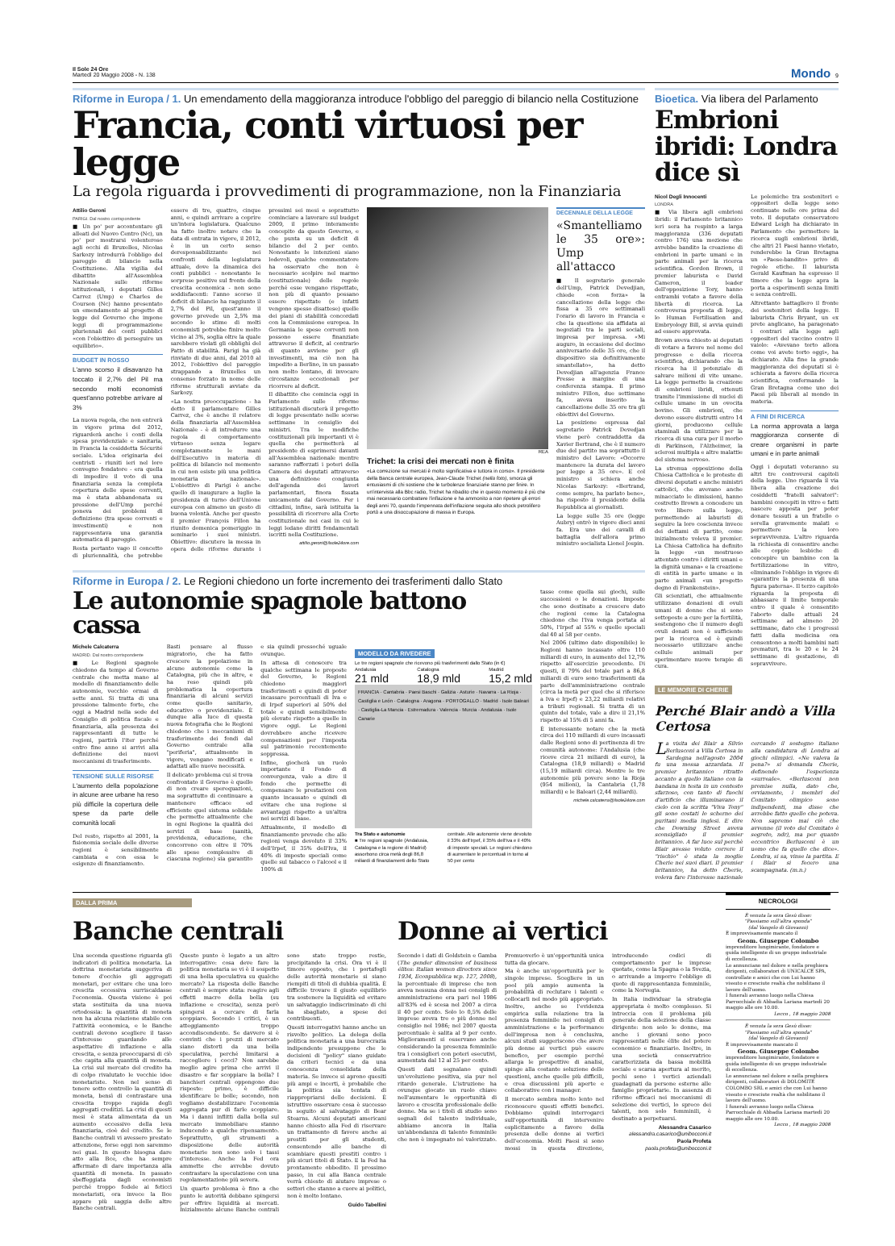Il Sole 24 Ore
Martedì 20 Maggio 2008 - N. 138
Mondo 9
Riforme in Europa / 1. Un emendamento della maggioranza introduce l'obbligo del pareggio di bilancio nella Costituzione
Francia, conti virtuosi per legge
La regola riguarda i provvedimenti di programmazione, non la Finanziaria
Attilio Geroni
PARIGI. Dal nostro corrispondente
■ Un po' per accontentare gli alleati del Nuovo Centro (Nc), un po' per mostrarsi volenteroso agli occhi di Bruxelles, Nicolas Sarkozy introdurrà l'obbligo del pareggio di bilancio nella Costituzione. Alla vigilia del dibattito all'Assemblea Nazionale sulle riforme istituzionali, i deputati Gilles Carrez (Ump) e Charles de Courson (Nc) hanno presentato un emendamento al progetto di legge del Governo che impone leggi di programmazione pluriennali dei conti pubblici «con l'obiettivo di perseguire un equilibrio».
BUDGET IN ROSSO
L'anno scorso il disavanzo ha toccato il 2,7% del Pil ma secondo molti economisti quest'anno potrebbe arrivare al 3%
La nuova regola, che non entrerà in vigore prima del 2012, riguarderà anche i conti della spesa previdenziale e sanitaria, in Francia la cosiddetta Sécurité sociale. L'idea originaria dei centristi - riuniti ieri nel loro convegno fondatore - era quella di impedire il voto di una finanziaria senza la completa copertura delle spese correnti, ma è stata abbandonata su pressione dell'Ump perché poneva dei problemi di definizione (tra spese correnti e investimenti) e non rappresentava una garanzia automatica di pareggio.
Resta pertanto vago il concetto di pluriennalità, che potrebbe essere di tre, quattro, cinque anni, e quindi arrivare a coprire un'intera legislatura. Qualcuno ha fatto inoltre notare che la data di entrata in vigore, il 2012, è in un certo senso deresponsabilizzante nei confronti della legislatura attuale, dove la dinamica dei conti pubblici - nonostante le sorprese positive sul fronte della crescita economica - non sono soddisfacenti: l'anno scorso il deficit di bilancio ha raggiunto il 2,7% del Pil, quest'anno il governo prevede un 2,5% ma secondo le stime di molti economisti potrebbe finire molto vicino al 3%, soglia oltre la quale sarebbero violati gli obblighi del Patto di stabilità. Parigi ha già rinviato di due anni, dal 2010 al 2012, l'obiettivo del pareggio strappando a Bruxelles un consenso forzato in nome delle riforme strutturali avviate da Sarkozy.
«La nostra preoccupazione - ha detto il parlamentare Gilles Carrez, che è anche il relatore della finanziaria all'Assemblea Nazionale - è di introdurre una regola di comportamento virtuoso senza legare completamente le mani dell'Esecutivo in materia di politica di bilancio nel momento in cui non esiste più una politica monetaria nazionale». L'obiettivo di Parigi è anche quello di inaugurare a luglio la presidenza di turno dell'Unione europea con almeno un gesto di buona volontà. Anche per questo il premier François Fillon ha riunito domenica pomeriggio in seminario i suoi ministri. Obiettivo: discutere la messa in opera delle riforme durante i prossimi sei mesi e soprattutto cominciare a lavorare sul budget 2009, il primo interamente concepito da questo Governo, e che punta su un deficit di bilancio del 2 per cento. Nonostante le intenzioni siano lodevoli, qualche commentatore ha osservato che non è necessario scolpire nel marmo (costituzionale) delle regole perché esse vengano rispettate, non più di quanto possano essere rispettate (e infatti vengono spesso disattese) quelle dei piani di stabilità concordati con la Commissione europea. In Germania le spese correnti non possono essere finanziate attraverso il deficit, al contrario di quanto avviene per gli investimenti, ma ciò non ha impedito a Berlino, in un passato non molto lontano, di invocare circostanze eccezionali per ricorrere al deficit.
Il dibattito che comincia oggi in Parlamento sulle riforme istituzionali discuterà il progetto di legge presentato nelle scorse settimane in consiglio dei ministri. Tra le modifiche costituzionali più importanti vi è quella che permetterà al presidente di esprimersi davanti all'Assemblea nazionale mentre saranno rafforzati i poteri della Camera dei deputati attraverso una definizione congiunta dell'agenda dei lavori parlamentari, finora fissata unicamente dal Governo. Per i cittadini, infine, sarà istituita la possibilità di ricorrere alla Corte costituzionale nei casi in cui le leggi ledano diritti fondamentali iscritti nella Costituzione.
attilio.geroni@ilsole24ore.com
REA
Trichet: la crisi dei mercati non è finita
«La correzione sui mercati è molto significativa e tuttora in corso». Il presidente della Banca centrale europea, Jean-Claude Trichet (nella foto), smorza gli entusiasmi di chi sostiene che le turbolenze finanziarie stanno per finire. In un'intervista alla Bbc radio, Trichet ha ribadito che in questo momento è più che mai necessario combattere l'inflazione e ha ammonito a non ripetere gli errori degli anni 70, quando l'impennata dell'inflazione seguita allo shock petrolifero portò a una disoccupazione di massa in Europa.
DECENNALE DELLA LEGGE
«Smantelliamo le 35 ore»: Ump all'attacco
■ Il segretario generale dell'Ump, Patrick Devedjian, chiede «con forza» la cancellazione della legge che fissa a 35 ore settimanali l'orario di lavoro in Francia e che la questione sia affidata ai negoziati tra le parti sociali, impresa per impresa. «Mi auguro, in occasione del decimo anniversario delle 35 ore, che il dispositivo sia definitivamente smantellato», ha detto Devedjian all'agenzia France Presse a margine di una conferenza stampa. Il primo ministro Fillon, due settimane fa, aveva inserito la cancellazione delle 35 ore tra gli obiettivi del Governo.
La posizione espressa dal segretario Patrick Devedjan viene però contraddetta da Xavier Bertrand, che è il numero due del partito ma soprattutto il ministro del Lavoro: «Occorre mantenere la durata del lavoro per legge a 35 ore». E col ministro si schiera anche Nicolas Sarkozy: «Bertrand, come sempre, ha parlato bene», ha risposto il presidente della Repubblica ai giornalisti.
La legge sulle 35 ore (legge Aubry) entrò in vigore dieci anni fa. Era uno dei cavalli di battaglia dell'allora primo ministro socialista Lionel Jospin.
Riforme in Europa / 2. Le Regioni chiedono un forte incremento dei trasferimenti dallo Stato
Le autonomie spagnole battono cassa
Michele Calcaterra
MADRID. Dal nostro corrispondente
■ Le Regioni spagnole chiedono da tempo al Governo centrale che metta mano al modello di finanziamento delle autonomie, vecchio ormai di sette anni. Si tratta di una pressione talmente forte, che oggi a Madrid nella sede del Consiglio di politica fiscale e finanziaria, alla presenza dei rappresentanti di tutte le regioni, partirà l'iter perché entro fine anno si arrivi alla definizione dei nuovi meccanismi di trasferimento.
TENSIONE SULLE RISORSE
L'aumento della popolazione in alcune aree urbane ha reso più difficile la copertura delle spese da parte delle comunità locali
Del resto, rispetto al 2001, la fisionomia sociale delle diverse regioni è sensibilmente cambiata e con essa le esigenze di finanziamento.
Basti pensare al flusso migratorio, che ha fatto crescere la popolazione in alcune autonomie come la Catalogna, più che in altre, e ha reso quindi più problematica la copertura finanziaria di alcuni servizi come quello sanitario, educativo o previdenziale. È dunque alla luce di questa nuova fotografia che le Regioni chiedono che i meccanismi di trasferimento dei fondi dal Governo centrale alla "periferia", attualmente in vigore, vengano modificati e adattati alle nuove necessità.
Il delicato problema cui si trova confrontato il Governo è quello di non creare sperequazioni, ma soprattutto di continuare a mantenere efficace ed efficiente quel sistema solidale che permette attualmente che in ogni Regione la qualità dei servizi di base (sanità, previdenza, educazione, che concorrono con oltre il 70% alle spese complessive di ciascuna regione) sia garantito e sia quindi pressoché uguale ovunque.
In attesa di conoscere tra qualche settimana le proposte del Governo, le Regioni chiedono maggiori trasferimenti e quindi di poter incassare percentuali di Iva e di Irpef superiori al 50% del totale e quindi sensibilmente più elevate rispetto a quelle in vigore oggi. Le Regioni dovrebbero anche ricevere compensazioni per l'imposta sul patrimonio recentemente soppressa.
Infine, giocherà un ruolo importante il Fondo di convergenza, vale a dire il fondo che permette di compensare le prestazioni con quanto incassato e quindi di evitare che una regione si avvantaggi rispetto a un'altra nei servizi di base.
Attualmente, il modello di finanziamento prevede che alle regioni venga devoluto il 33% dell'Irpef, il 35% dell'Iva, il 40% di imposte speciali come quelle sul tabacco o l'alcool e il 100% di
MODELLO DA RIVEDERE
Le tre regioni spagnole che ricevono più trasferimenti dallo Stato (in €)
Andalusia
21 mld
Catalogna
18,9 mld
Madrid
15,2 mld
FRANCIA · Cantabria · Paesi Baschi · Galizia · Asturie · Navarra · La Rioja · Castiglia e León · Catalogna · Aragona · PORTOGALLO · Madrid · Isole Baleari · Castiglia-La Mancia · Estremadura · Valencia · Murcia · Andalusia · Isole Canarie
Tra Stato e autonomie
■ Tre regioni spagnole (Andalusia, Catalogna e la regione di Madrid) assorbono circa metà degli 86,8 miliardi di finanziamenti dello Stato centrale. Alle autonomie viene devoluto il 33% dell'Irpef, il 35% dell'Iva e il 40% di imposte speciali. Le regioni chiedono di aumentare le percentuali in torno al 50 per cento
tasse come quella sui giochi, sulle successioni o le donazioni. Imposte che sono destinate a crescere dato che regioni come la Catalogna chiedono che l'Iva venga portata al 50%, l'Irpef al 55% e quelle speciali dal 40 al 58 per cento.
Nel 2006 (ultimo dato disponibile) le Regioni hanno incassato oltre 110 miliardi di euro, in aumento del 12,7% rispetto all'esercizio precedente. Di questi, il 79% del totale pari a 86,8 miliardi di euro sono trasferimenti da parte dell'amministrazione centrale (circa la metà per quel che si riferisce a Iva e Irpef) e 23,22 miliardi relativi a tributi regionali. Si tratta di un quinto del totale, vale a dire il 21,1% rispetto al 15% di 5 anni fa.
È interessante notare che la metà circa dei 110 miliardi di euro incassati dalle Regioni sono di pertinenza di tre comunità autonome: l'Andalusia (che riceve circa 21 miliardi di euro), la Catalogna (18,9 miliardi) e Madrid (15,19 miliardi circa). Mentre le tre autonomie più povere sono la Rioja (954 milioni), la Cantabria (1,78 miliardi) e le Baleari (2,44 miliardi).
michele.calcaterra@ilsole24ore.com
Bioetica. Via libera del Parlamento
Embrioni ibridi: Londra dice sì
Nicol Degli Innocenti
LONDRA
■ Via libera agli embrioni ibridi: il Parlamento britannico ieri sera ha respinto a larga maggioranza (336 deputati contro 176) una mozione che avrebbe bandito la creazione di embrioni in parte umani e in parte animali per la ricerca scientifica. Gordon Brown, il premier laburista e David Cameron, il leader dell'opposizione Tory, hanno entrambi votato a favore della libertà di ricerca. La controversa proposta di legge, lo Human Fertilisation and Embryology Bill, si avvia quindi ad essere approvata.
Brown aveva chiesto ai deputati di votare a favore nel nome del progresso e della ricerca scientifica, dichiarando che la ricerca ha il potenziale di salvare milioni di vite umane. La legge permette la creazione di embrioni ibridi, ottenuti tramite l'immissione di nuclei di cellule umane in un ovocita bovino. Gli embrioni, che devono essere distrutti entro 14 giorni, producono cellule staminali da utilizzare per la ricerca di una cura per il morbo di Parkinson, l'Alzheimer, la sclerosi multipla e altre malattie del sistema nervoso.
La strenua opposizione della Chiesa Cattolica e le proteste di diversi deputati e anche ministri cattolici, che avevano anche minacciato le dimissioni, hanno costretto Brown a concedere un voto libero sulla legge, permettendo ai laburisti di seguire la loro coscienza invece dei dettami di partito, come inizialmente voleva il premier. La Chiesa Cattolica ha definito la legge «un mostruoso attentato contro i diritti umani e la dignità umana» e la creazione di entità in parte umane e in parte animali «un progetto degno di Frankenstein».
Gli scienziati, che attualmente utilizzano donazioni di ovuli umani di donne che si sono sottoposte a cure per la fertilità, sostengono che il numero degli ovuli donati non è sufficiente per la ricerca ed è quindi necessario utilizzare anche cellule animali per sperimentare nuove terapie di cura.
Le polemiche tra sostenitori e oppositori della legge sono continuate nelle ore prima del voto. Il deputato conservatore Edward Leigh ha dichiarato in Parlamento che permettere la ricerca sugli embrioni ibridi, che altri 21 Paesi hanno vietato, renderebbe la Gran Bretagna un «Paese-bandito» privo di regole etiche. Il laburista Gerald Kaufman ha espresso il timore che la legge apra la porta a esperimenti senza limiti e senza controlli.
Altrettanto battagliero il fronte dei sostenitori della legge. Il laburista Chris Bryant, un ex prete anglicano, ha paragonato i contrari alla legge agli oppositori del vaccino contro il vaiolo: «Avevano torto allora come voi avete torto oggi», ha dichiarato. Alla fine la grande maggioranza dei deputati si è schierata a favore della ricerca scientifica, confermando la Gran Bretagna come uno dei Paesi più liberali al mondo in materia.
A FINI DI RICERCA
La norma approvata a larga maggioranza consente di creare organismi in parte umani e in parte animali
Oggi i deputati voteranno su altri tre controversi capitoli della legge. Uno riguarda il via libera alla creazione dei cosiddetti "fratelli salvatori": bambini concepiti in vitro e fatti nascere apposta per poter donare tessuti a un fratello o sorella gravemente malati e permettere la loro sopravvivenza. L'altro riguarda la richiesta di consentire anche alle coppie lesbiche di concepire un bambino con la fertilizzazione in vitro, eliminando l'obbligo in vigore di «garantire la presenza di una figura paterna». Il terzo capitolo riguarda la proposta di abbassare il limite temporale entro il quale è consentito l'aborto dalle attuali 24 settimane ad almeno 20 settimane, dato che i progressi fatti dalla medicina ora consentono a molti bambini nati prematuri, tra le 20 e le 24 settimane di gestazione, di sopravvivere.
LE MEMORIE DI CHERIE
Perché Blair andò a Villa Certosa
La visita dei Blair a Silvio Berlusconi a Villa Certosa in Sardegna nell'agosto 2004 fu una mossa azzardata. Il premier britannico ritratto accanto a quello italiano con la bandana in testa in un contesto sfarzoso, con tanto di fuochi d'artificio che illuminavano il cielo con la scritta "Viva Tony" gli sono costati lo scherno dei puritani media inglesi. E dire che Downing Street aveva sconsigliato il premier britannico. A far luce sul perchè Blair avesse voluto correre il "rischio" è stata la moglie Cherie nei suoi diari. Il premier britannico, ha detto Cherie, voleva fare l'interesse nazionale cercando il sostegno italiano alla candidatura di Londra ai giochi olimpici. «Ne valeva la pena?» si domanda Cherie, definendo l'esperienza «surreale». «Berlusconi non promise nulla, dato che, ovviamente, i membri del Comitato olimpico sono indipendenti, ma disse che avrebbe fatto quello che poteva. Non sapremo mai ciò che avvenne (il voto del Comitato è segreto, ndr), ma per quanto eccentrico Berlusconi è un uomo che fa quello che dice». Londra, si sa, vinse la partita. E i Blair si fecero una scampagnata. (m.n.)
DALLA PRIMA
Banche centrali
Una seconda questione riguarda gli indicatori di politica monetaria. La dottrina monetarista suggeriva di tenere d'occhio gli aggregati monetari, per evitare che una loro crescita eccessiva surriscaldasse l'economia. Questa visione è poi stata sostituita da una nuova ortodossia: la quantità di moneta non ha alcuna relazione stabile con l'attività economica, e le Banche centrali devono scegliere il tasso d'interesse guardando alle aspettative di inflazione e alla crescita, e senza preoccuparsi di ciò che capita alla quantità di moneta. La crisi sul mercato del credito ha di colpo rivalutato le vecchie idee monetariste. Non nel senso di tenere sotto controllo la quantità di moneta, bensì di contrastare una crescita troppo rapida degli aggregati creditizi. La crisi di questi mesi è stata alimentata da un aumento eccessivo della leva finanziaria, cioè del credito. Se le Banche centrali vi avessero prestato attenzione, forse oggi non saremmo nei guai. In questo bisogna dare atto alla Bce, che ha sempre affermato di dare importanza alla quantità di moneta. In passato sbeffeggiata dagli economisti perché troppo fedele ai feticci monetaristi, ora invece la Bce appare più saggia delle altre Banche centrali.
Questo punto è legato a un altro interrogativo: cosa deve fare la politica monetaria se vi è il sospetto di una bolla speculativa su qualche mercato? La risposta delle Banche centrali è sempre stata: reagire agli effetti macro della bolla (su inflazione e crescita), senza però spingersi a cercare di farla scoppiare. Secondo i critici, è un atteggiamento troppo accondiscendente. Se davvero si è convinti che i prezzi di mercato siano distorti da una bolla speculativa, perché limitarsi a raccogliere i cocci? Non sarebbe meglio agire prima che arrivi il disastro e far scoppiare la bolla? I banchieri centrali oppongono due risposte: primo, è difficile identificare le bolle; secondo, non vogliamo destabilizzare l'economia aggregata pur di farle scoppiare. Ma i danni inflitti dalla bolla sul mercato immobiliare stanno inducendo a qualche ripensamento. Soprattutto, gli strumenti a disposizione delle autorità monetarie non sono solo i tassi d'interesse. Anche la Fed ora ammette che avrebbe dovuto contrastare la speculazione con una regolamentazione più severa.
Un quarto problema è fino a che punto le autorità debbano spingersi per offrire liquidità ai mercati. Inizialmente alcune Banche centrali sono state troppo restie, precipitando la crisi. Ora vi è il timore opposto, che i portafogli delle autorità monetarie si siano riempiti di titoli di dubbia qualità. È difficile trovare il giusto equilibrio tra sostenere la liquidità ed evitare un salvataggio indiscriminato di chi ha sbagliato, a spese dei contribuenti.
Questi interrogativi hanno anche un risvolto politico. La delega della politica monetaria a una burocrazia indipendente presuppone che le decisioni di "policy" siano guidate da criteri tecnici e da una conoscenza consolidata della materia. Se invece si aprono quesiti più ampi e incerti, è probabile che la politica sia tentata di riappropriarsi delle decisioni. È istruttivo osservare cosa è successo in seguito al salvataggio di Bear Stearns. Alcuni deputati americani hanno chiesto alla Fed di riservare un trattamento di favore anche ai prestiti per gli studenti, consentendo alle banche di scambiare questi prestiti contro i più sicuri titoli di Stato. E la Fed ha prontamente obbedito. Il prossimo passo, in cui alla Banca centrale verrà chiesto di aiutare imprese o settori che stanno a cuore ai politici, non è molto lontano.
Guido Tabellini
Donne ai vertici
Secondo i dati di Goldstein e Gamba (The gender dimension of business élites: Italian women directors since 1934, Econpubblica w.p. 127, 2008), la percentuale di imprese che non aveva nessuna donna nei consigli di amministrazione era pari nel 1986 all'83% ed è scesa nel 2007 a circa il 40 per cento. Solo lo 0,5% delle imprese aveva tre o più donne nel consiglio nel 1986; nel 2007 questa percentuale è salita al 9 per cento. Miglioramenti si osservano anche considerando la presenza femminile tra i consiglieri con poteri esecutivi, aumentata dal 12 al 25 per cento.
Questi dati segnalano quindi un'evoluzione positiva, sia pur nel ritardo generale. L'istruzione ha ovunque giocato un ruolo chiave nell'aumentare le opportunità di lavoro e crescita professionale delle donne. Ma se i titoli di studio sono segnali del talento individuale, abbiamo ancora in Italia un'abbondanza di talento femminile che non è impegnato né valorizzato. Promuoverlo è un'opportunità unica tutta da giocare.
Ma è anche un'opportunità per le singole imprese. Scegliere in un pool più ampio aumenta la probabilità di reclutare i talenti e collocarli nel modo più appropriato. Inoltre, anche se l'evidenza empirica sulla relazione tra la presenza femminile nei consigli di amministrazione e la performance dell'impresa non è conclusiva, alcuni studi suggeriscono che avere più donne ai vertici può essere benefico, per esempio perché allarga le prospettive di analisi, spinge alla costante soluzione delle questioni, anche quelle più difficili, e crea discussioni più aperte e collaborative con i manager.
Il mercato sembra molto lento nel riconoscere questi effetti benefici. Dobbiamo quindi interrogarci sull'opportunità di intervenire esplicitamente a favore della presenza delle donne ai vertici dell'economia. Molti Paesi si sono mossi in questa direzione, introducendo codici di comportamento per le imprese quotate, come la Spagna o la Svezia, o arrivando a imporre l'obbligo di quote di rappresentanza femminile, come la Norvegia.
In Italia individuar la strategia appropriata è molto complesso. Si intreccia con il problema più generale della selezione della classe dirigente: non solo le donne, ma anche i giovani sono poco rappresentati nelle élite del potere economico e finanziario. Inoltre, in una società conservatrice caratterizzata da bassa mobilità sociale e scarsa apertura al merito, pochi sono i vertici aziendali guadagnati da persone esterne alle famiglie proprietarie. In assenza di riforme efficaci nei meccanismi di selezione dei vertici, lo spreco dei talenti, non solo femminili, è destinato a perpetuarsi.
Alessandra Casarico
alessandra.casarico@unibocconi.it
Paola Profeta
paola.profeta@unibocconi.it
NECROLOGI
È venuta la sera Gesù disse:
"Passiamo sull'altra sponda"
(dal Vangelo di Giovanni)
È improvvisamente mancato il
Geom. Giuseppe Colombo
imprenditore lungimirante, fondatore e guida intelligente di un gruppo industriale di eccellenza.
Lo annunciano nel dolore e nella preghiera dirigenti, collaboratori di UNICALCE SPA, controllate e amici che con Lui hanno vissuto e cresciute realtà che nobilitano il lavoro dell'uomo.
I funerali avranno luogo nella Chiesa Parrocchiale di Abbadia Lariana martedì 20 maggio alle ore 10.00.
Lecco , 18 maggio 2008
È venuta la sera Gesù disse:
"Passiamo sull'altra sponda"
(dal Vangelo di Giovanni)
È improvvisamente mancato il
Geom. Giuseppe Colombo
imprenditore lungimirante, fondatore e guida intelligente di un gruppo industriale di eccellenza.
Lo annunciano nel dolore e nella preghiera dirigenti, collaboratori di DOLOMITE COLOMBO SRL e amici che con Lui hanno vissuto e cresciute realtà che nobilitano il lavoro dell'uomo.
I funerali avranno luogo nella Chiesa Parrocchiale di Abbadia Lariana martedì 20 maggio alle ore 10.00.
Lecco , 18 maggio 2008